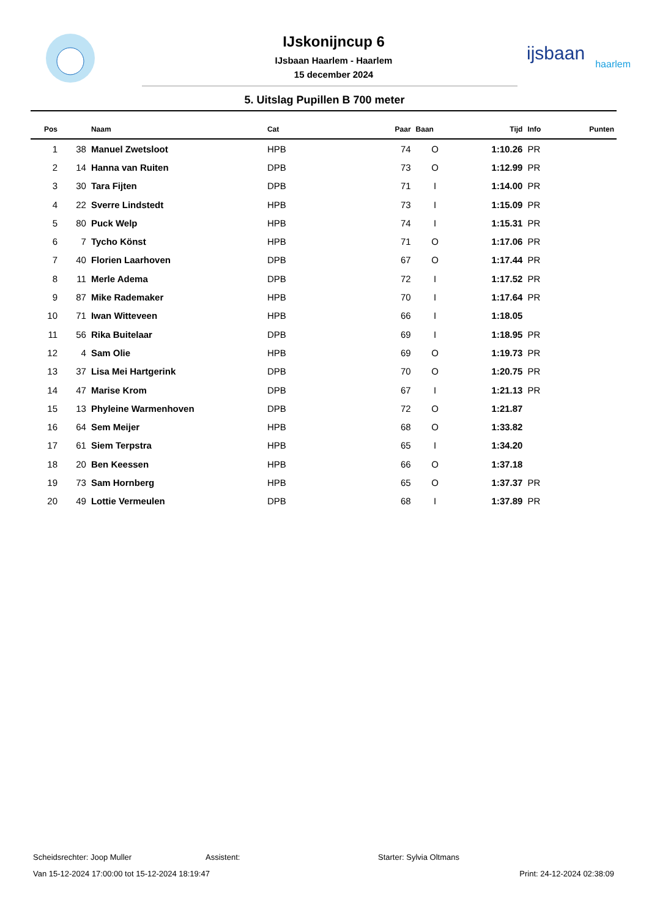IJskonijncup 6
IJsbaan Haarlem - Haarlem
15 december 2024
ijsbaan
haarlem
5. Uitslag Pupillen B 700 meter
| Pos | | Naam | Cat | Paar | Baan | Tijd | Info | Punten |
| --- | --- | --- | --- | --- | --- | --- | --- | --- |
| 1 | 38 | Manuel Zwetsloot | HPB | 74 | O | 1:10.26 | PR | |
| 2 | 14 | Hanna van Ruiten | DPB | 73 | O | 1:12.99 | PR | |
| 3 | 30 | Tara Fijten | DPB | 71 | I | 1:14.00 | PR | |
| 4 | 22 | Sverre Lindstedt | HPB | 73 | I | 1:15.09 | PR | |
| 5 | 80 | Puck Welp | HPB | 74 | I | 1:15.31 | PR | |
| 6 | 7 | Tycho Könst | HPB | 71 | O | 1:17.06 | PR | |
| 7 | 40 | Florien Laarhoven | DPB | 67 | O | 1:17.44 | PR | |
| 8 | 11 | Merle Adema | DPB | 72 | I | 1:17.52 | PR | |
| 9 | 87 | Mike Rademaker | HPB | 70 | I | 1:17.64 | PR | |
| 10 | 71 | Iwan Witteveen | HPB | 66 | I | 1:18.05 | | |
| 11 | 56 | Rika Buitelaar | DPB | 69 | I | 1:18.95 | PR | |
| 12 | 4 | Sam Olie | HPB | 69 | O | 1:19.73 | PR | |
| 13 | 37 | Lisa Mei Hartgerink | DPB | 70 | O | 1:20.75 | PR | |
| 14 | 47 | Marise Krom | DPB | 67 | I | 1:21.13 | PR | |
| 15 | 13 | Phyleine Warmenhoven | DPB | 72 | O | 1:21.87 | | |
| 16 | 64 | Sem Meijer | HPB | 68 | O | 1:33.82 | | |
| 17 | 61 | Siem Terpstra | HPB | 65 | I | 1:34.20 | | |
| 18 | 20 | Ben Keessen | HPB | 66 | O | 1:37.18 | | |
| 19 | 73 | Sam Hornberg | HPB | 65 | O | 1:37.37 | PR | |
| 20 | 49 | Lottie Vermeulen | DPB | 68 | I | 1:37.89 | PR | |
Scheidsrechter: Joop Muller Assistent: Starter: Sylvia Oltmans
Van 15-12-2024 17:00:00 tot 15-12-2024 18:19:47 Print: 24-12-2024 02:38:09